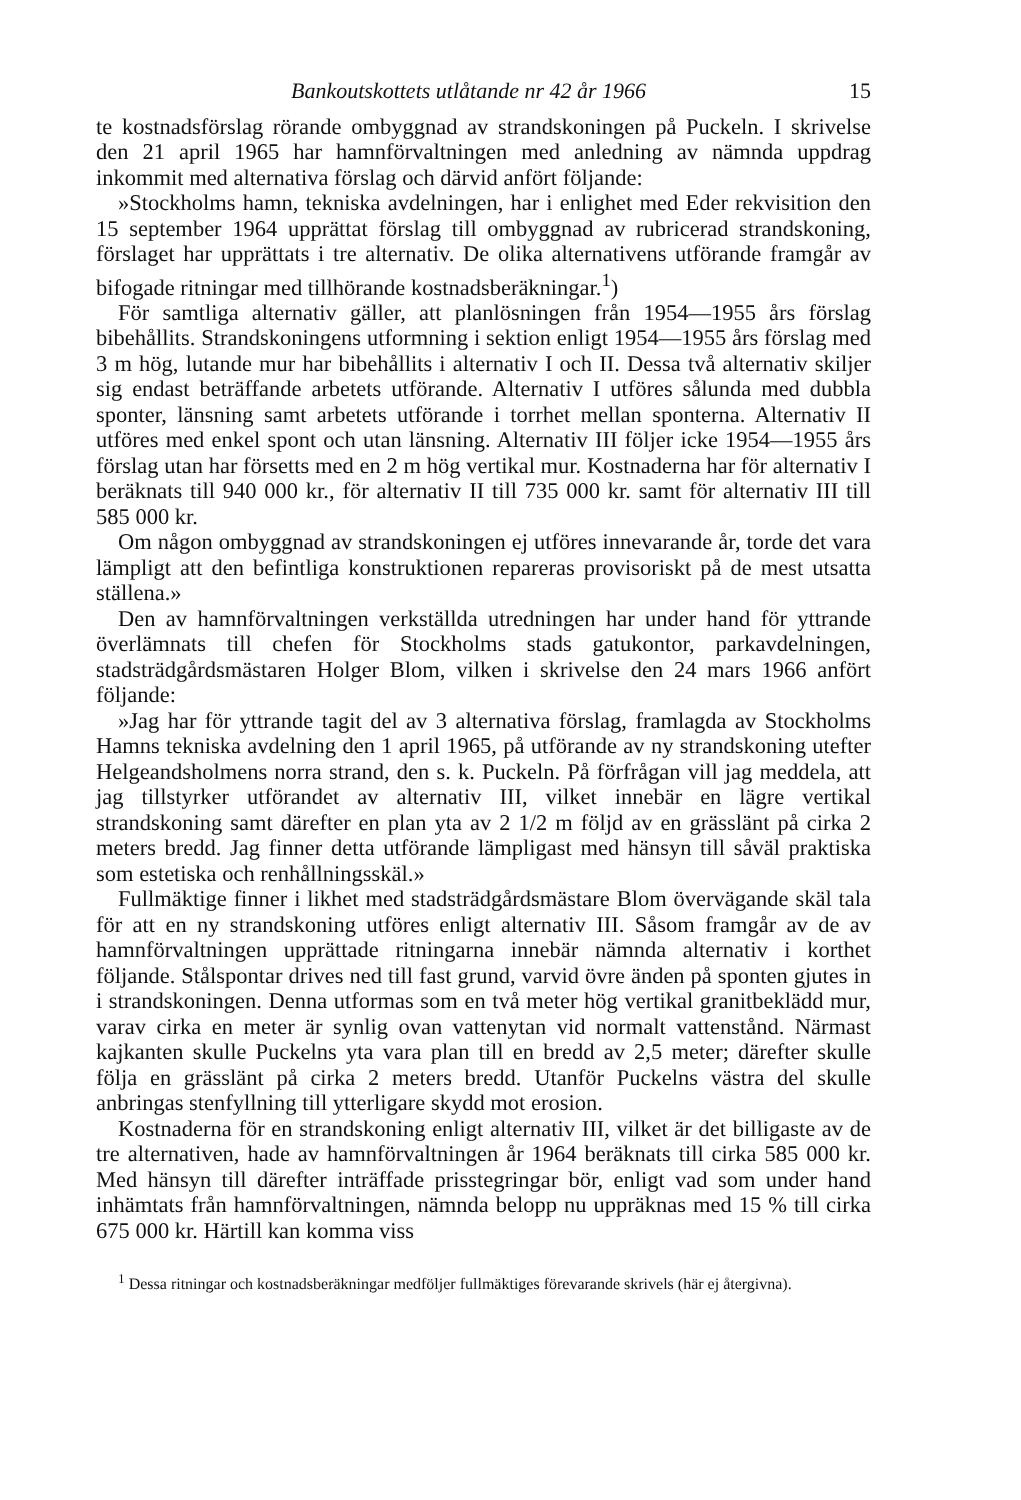Bankoutskottets utlåtande nr 42 år 1966 15
te kostnadsförslag rörande ombyggnad av strandskoningen på Puckeln. I skrivelse den 21 april 1965 har hamnförvaltningen med anledning av nämnda uppdrag inkommit med alternativa förslag och därvid anfört följande:
»Stockholms hamn, tekniska avdelningen, har i enlighet med Eder rekvisition den 15 september 1964 upprättat förslag till ombyggnad av rubricerad strandskoning, förslaget har upprättats i tre alternativ. De olika alternativens utförande framgår av bifogade ritningar med tillhörande kostnadsberäkningar.<sup>1</sup>)
För samtliga alternativ gäller, att planlösningen från 1954—1955 års förslag bibehållits. Strandskoningens utformning i sektion enligt 1954—1955 års förslag med 3 m hög, lutande mur har bibehållits i alternativ I och II. Dessa två alternativ skiljer sig endast beträffande arbetets utförande. Alternativ I utföres sålunda med dubbla sponter, länsning samt arbetets utförande i torrhet mellan sponterna. Alternativ II utföres med enkel spont och utan länsning. Alternativ III följer icke 1954—1955 års förslag utan har försetts med en 2 m hög vertikal mur. Kostnaderna har för alternativ I beräknats till 940 000 kr., för alternativ II till 735 000 kr. samt för alternativ III till 585 000 kr.
Om någon ombyggnad av strandskoningen ej utföres innevarande år, torde det vara lämpligt att den befintliga konstruktionen repareras provisoriskt på de mest utsatta ställena.»
Den av hamnförvaltningen verkställda utredningen har under hand för yttrande överlämnats till chefen för Stockholms stads gatukontor, parkavdelningen, stadsträdgårdsmästaren Holger Blom, vilken i skrivelse den 24 mars 1966 anfört följande:
»Jag har för yttrande tagit del av 3 alternativa förslag, framlagda av Stockholms Hamns tekniska avdelning den 1 april 1965, på utförande av ny strandskoning utefter Helgeandsholmens norra strand, den s. k. Puckeln. På förfrågan vill jag meddela, att jag tillstyrker utförandet av alternativ III, vilket innebär en lägre vertikal strandskoning samt därefter en plan yta av 2 1/2 m följd av en grässlänt på cirka 2 meters bredd. Jag finner detta utförande lämpligast med hänsyn till såväl praktiska som estetiska och renhållningsskäl.»
Fullmäktige finner i likhet med stadsträdgårdsmästare Blom övervägande skäl tala för att en ny strandskoning utföres enligt alternativ III. Såsom framgår av de av hamnförvaltningen upprättade ritningarna innebär nämnda alternativ i korthet följande. Stålspontar drives ned till fast grund, varvid övre änden på sponten gjutes in i strandskoningen. Denna utformas som en två meter hög vertikal granitbeklädd mur, varav cirka en meter är synlig ovan vattenytan vid normalt vattenstånd. Närmast kajkanten skulle Puckelns yta vara plan till en bredd av 2,5 meter; därefter skulle följa en grässlänt på cirka 2 meters bredd. Utanför Puckelns västra del skulle anbringas stenfyllning till ytterligare skydd mot erosion.
Kostnaderna för en strandskoning enligt alternativ III, vilket är det billigaste av de tre alternativen, hade av hamnförvaltningen år 1964 beräknats till cirka 585 000 kr. Med hänsyn till därefter inträffade prisstegringar bör, enligt vad som under hand inhämtats från hamnförvaltningen, nämnda belopp nu uppräknas med 15 % till cirka 675 000 kr. Härtill kan komma viss
<sup>1</sup> Dessa ritningar och kostnadsberäkningar medföljer fullmäktiges förevarande skrivels (här ej återgivna).